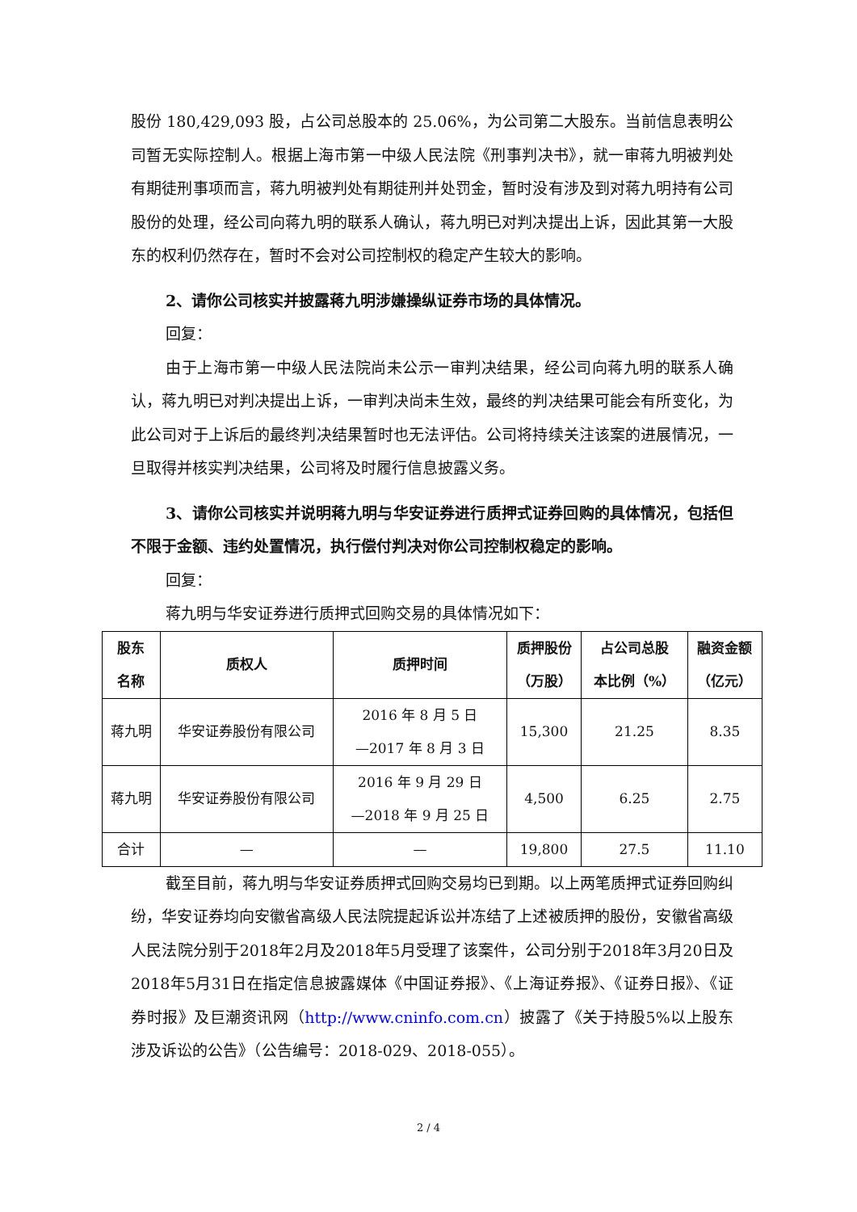股份 180,429,093 股，占公司总股本的 25.06%，为公司第二大股东。当前信息表明公司暂无实际控制人。根据上海市第一中级人民法院《刑事判决书》，就一审蒋九明被判处有期徒刑事项而言，蒋九明被判处有期徒刑并处罚金，暂时没有涉及到对蒋九明持有公司股份的处理，经公司向蒋九明的联系人确认，蒋九明已对判决提出上诉，因此其第一大股东的权利仍然存在，暂时不会对公司控制权的稳定产生较大的影响。
2、请你公司核实并披露蒋九明涉嫌操纵证券市场的具体情况。
回复：
由于上海市第一中级人民法院尚未公示一审判决结果，经公司向蒋九明的联系人确认，蒋九明已对判决提出上诉，一审判决尚未生效，最终的判决结果可能会有所变化，为此公司对于上诉后的最终判决结果暂时也无法评估。公司将持续关注该案的进展情况，一旦取得并核实判决结果，公司将及时履行信息披露义务。
3、请你公司核实并说明蒋九明与华安证券进行质押式证券回购的具体情况，包括但不限于金额、违约处置情况，执行偿付判决对你公司控制权稳定的影响。
回复：
蒋九明与华安证券进行质押式回购交易的具体情况如下：
| 股东 名称 | 质权人 | 质押时间 | 质押股份 （万股） | 占公司总股 本比例（%） | 融资金额 （亿元） |
| --- | --- | --- | --- | --- | --- |
| 蒋九明 | 华安证券股份有限公司 | 2016 年 8 月 5 日 —2017 年 8 月 3 日 | 15,300 | 21.25 | 8.35 |
| 蒋九明 | 华安证券股份有限公司 | 2016 年 9 月 29 日 —2018 年 9 月 25 日 | 4,500 | 6.25 | 2.75 |
| 合计 | — | — | 19,800 | 27.5 | 11.10 |
截至目前，蒋九明与华安证券质押式回购交易均已到期。以上两笔质押式证券回购纠纷，华安证券均向安徽省高级人民法院提起诉讼并冻结了上述被质押的股份，安徽省高级人民法院分别于2018年2月及2018年5月受理了该案件，公司分别于2018年3月20日及2018年5月31日在指定信息披露媒体《中国证券报》、《上海证券报》、《证券日报》、《证券时报》及巨潮资讯网（http://www.cninfo.com.cn）披露了《关于持股5%以上股东涉及诉讼的公告》（公告编号：2018-029、2018-055）。
2 / 4